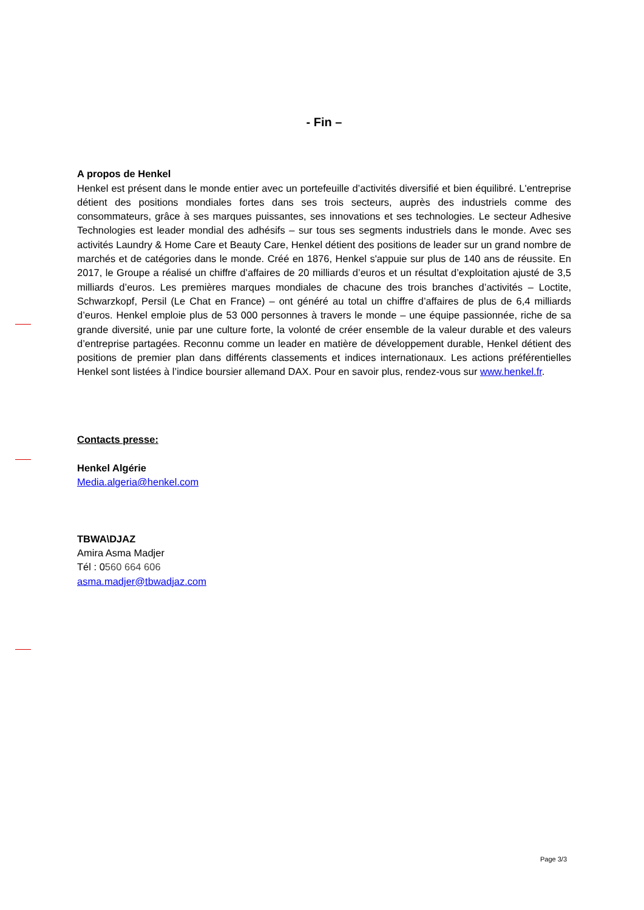- Fin –
A propos de Henkel
Henkel est présent dans le monde entier avec un portefeuille d’activités diversifié et bien équilibré. L'entreprise détient des positions mondiales fortes dans ses trois secteurs, auprès des industriels comme des consommateurs, grâce à ses marques puissantes, ses innovations et ses technologies. Le secteur Adhesive Technologies est leader mondial des adhésifs – sur tous ses segments industriels dans le monde. Avec ses activités Laundry & Home Care et Beauty Care, Henkel détient des positions de leader sur un grand nombre de marchés et de catégories dans le monde. Créé en 1876, Henkel s'appuie sur plus de 140 ans de réussite. En 2017, le Groupe a réalisé un chiffre d’affaires de 20 milliards d’euros et un résultat d’exploitation ajusté de 3,5 milliards d’euros. Les premières marques mondiales de chacune des trois branches d’activités – Loctite, Schwarzkopf, Persil (Le Chat en France) – ont généré au total un chiffre d’affaires de plus de 6,4 milliards d’euros. Henkel emploie plus de 53 000 personnes à travers le monde – une équipe passionnée, riche de sa grande diversité, unie par une culture forte, la volonté de créer ensemble de la valeur durable et des valeurs d’entreprise partagées. Reconnu comme un leader en matière de développement durable, Henkel détient des positions de premier plan dans différents classements et indices internationaux. Les actions préférentielles Henkel sont listées à l’indice boursier allemand DAX. Pour en savoir plus, rendez-vous sur www.henkel.fr.
Contacts presse:
Henkel Algérie
Media.algeria@henkel.com
TBWA\DJAZ
Amira Asma Madjer
Tél : 0560 664 606
asma.madjer@tbwadjaz.com
Page 3/3